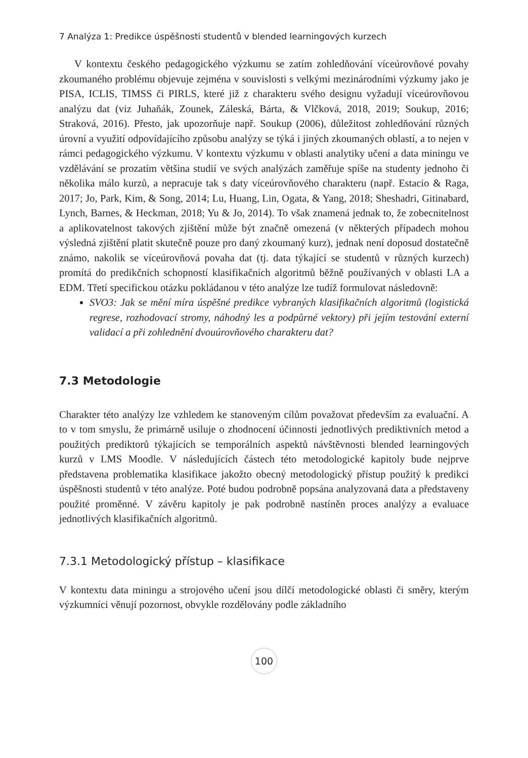7 Analýza 1: Predikce úspěšnosti studentů v blended learningových kurzech
V kontextu českého pedagogického výzkumu se zatím zohledňování víceúrovňové povahy zkoumaného problému objevuje zejména v souvislosti s velkými mezinárodními výzkumy jako je PISA, ICLIS, TIMSS či PIRLS, které již z charakteru svého designu vyžadují víceúrovňovou analýzu dat (viz Juhaňák, Zounek, Záleská, Bárta, & Vlčková, 2018, 2019; Soukup, 2016; Straková, 2016). Přesto, jak upozorňuje např. Soukup (2006), důležitost zohledňování různých úrovní a využití odpovídajícího způsobu analýzy se týká i jiných zkoumaných oblastí, a to nejen v rámci pedagogického výzkumu. V kontextu výzkumu v oblasti analytiky učení a data miningu ve vzdělávání se prozatím většina studií ve svých analýzách zaměřuje spíše na studenty jednoho či několika málo kurzů, a nepracuje tak s daty víceúrovňového charakteru (např. Estacio & Raga, 2017; Jo, Park, Kim, & Song, 2014; Lu, Huang, Lin, Ogata, & Yang, 2018; Sheshadri, Gitinabard, Lynch, Barnes, & Heckman, 2018; Yu & Jo, 2014). To však znamená jednak to, že zobecnitelnost a aplikovatelnost takových zjištění může být značně omezená (v některých případech mohou výsledná zjištění platit skutečně pouze pro daný zkoumaný kurz), jednak není doposud dostatečně známo, nakolik se víceúrovňová povaha dat (tj. data týkající se studentů v různých kurzech) promítá do predikčních schopností klasifikačních algoritmů běžně používaných v oblasti LA a EDM. Třetí specifickou otázku pokládanou v této analýze lze tudíž formulovat následovně:
SVO3: Jak se mění míra úspěšné predikce vybraných klasifikačních algoritmů (logistická regrese, rozhodovací stromy, náhodný les a podpůrné vektory) při jejím testování externí validací a při zohlednění dvouúrovňového charakteru dat?
7.3 Metodologie
Charakter této analýzy lze vzhledem ke stanoveným cílům považovat především za evaluační. A to v tom smyslu, že primárně usiluje o zhodnocení účinnosti jednotlivých prediktivních metod a použitých prediktorů týkajících se temporálních aspektů návštěvnosti blended learningových kurzů v LMS Moodle. V následujících částech této metodologické kapitoly bude nejprve představena problematika klasifikace jakožto obecný metodologický přístup použitý k predikci úspěšnosti studentů v této analýze. Poté budou podrobně popsána analyzovaná data a představeny použité proměnné. V závěru kapitoly je pak podrobně nastíněn proces analýzy a evaluace jednotlivých klasifikačních algoritmů.
7.3.1 Metodologický přístup – klasifikace
V kontextu data miningu a strojového učení jsou dílčí metodologické oblasti či směry, kterým výzkumníci věnují pozornost, obvykle rozdělovány podle základního
100